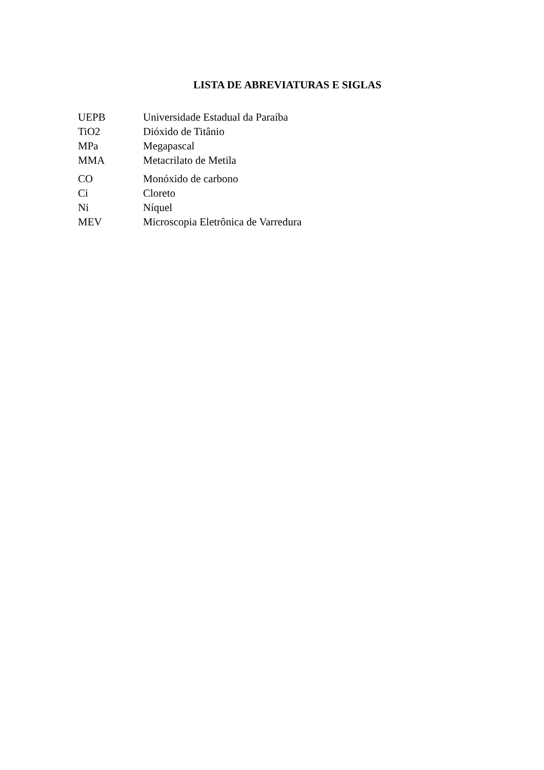LISTA DE ABREVIATURAS E SIGLAS
| UEPB | Universidade Estadual da Paraíba |
| TiO2 | Dióxido de Titânio |
| MPa | Megapascal |
| MMA | Metacrilato de Metila |
| CO | Monóxido de carbono |
| Ci | Cloreto |
| Ni | Níquel |
| MEV | Microscopia Eletrônica de Varredura |